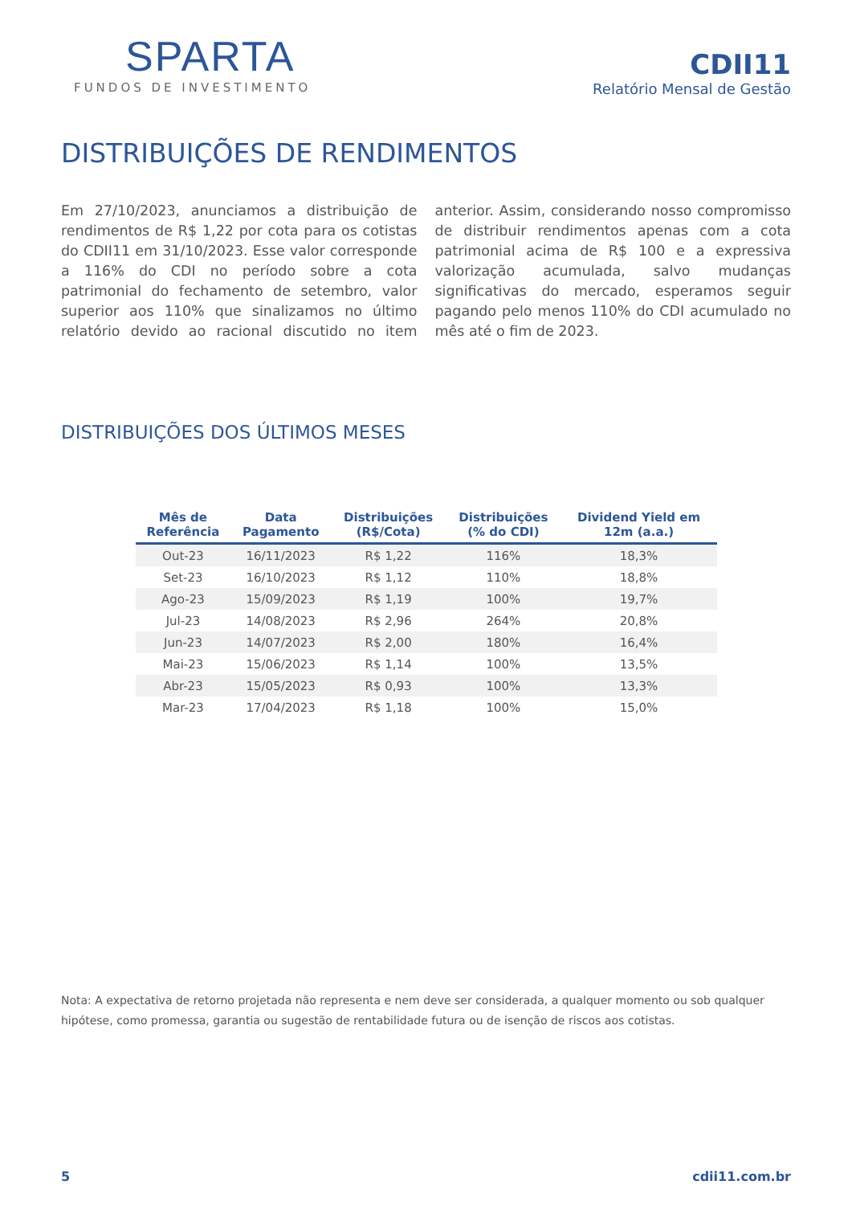SPARTA
FUNDOS DE INVESTIMENTO
CDII11
Relatório Mensal de Gestão
DISTRIBUIÇÕES DE RENDIMENTOS
Em 27/10/2023, anunciamos a distribuição de rendimentos de R$ 1,22 por cota para os cotistas do CDII11 em 31/10/2023. Esse valor corresponde a 116% do CDI no período sobre a cota patrimonial do fechamento de setembro, valor superior aos 110% que sinalizamos no último relatório devido ao racional discutido no item anterior. Assim, considerando nosso compromisso de distribuir rendimentos apenas com a cota patrimonial acima de R$ 100 e a expressiva valorização acumulada, salvo mudanças significativas do mercado, esperamos seguir pagando pelo menos 110% do CDI acumulado no mês até o fim de 2023.
DISTRIBUIÇÕES DOS ÚLTIMOS MESES
| Mês de Referência | Data Pagamento | Distribuições (R$/Cota) | Distribuições (% do CDI) | Dividend Yield em 12m (a.a.) |
| --- | --- | --- | --- | --- |
| Out-23 | 16/11/2023 | R$ 1,22 | 116% | 18,3% |
| Set-23 | 16/10/2023 | R$ 1,12 | 110% | 18,8% |
| Ago-23 | 15/09/2023 | R$ 1,19 | 100% | 19,7% |
| Jul-23 | 14/08/2023 | R$ 2,96 | 264% | 20,8% |
| Jun-23 | 14/07/2023 | R$ 2,00 | 180% | 16,4% |
| Mai-23 | 15/06/2023 | R$ 1,14 | 100% | 13,5% |
| Abr-23 | 15/05/2023 | R$ 0,93 | 100% | 13,3% |
| Mar-23 | 17/04/2023 | R$ 1,18 | 100% | 15,0% |
Nota: A expectativa de retorno projetada não representa e nem deve ser considerada, a qualquer momento ou sob qualquer hipótese, como promessa, garantia ou sugestão de rentabilidade futura ou de isenção de riscos aos cotistas.
5 cdii11.com.br